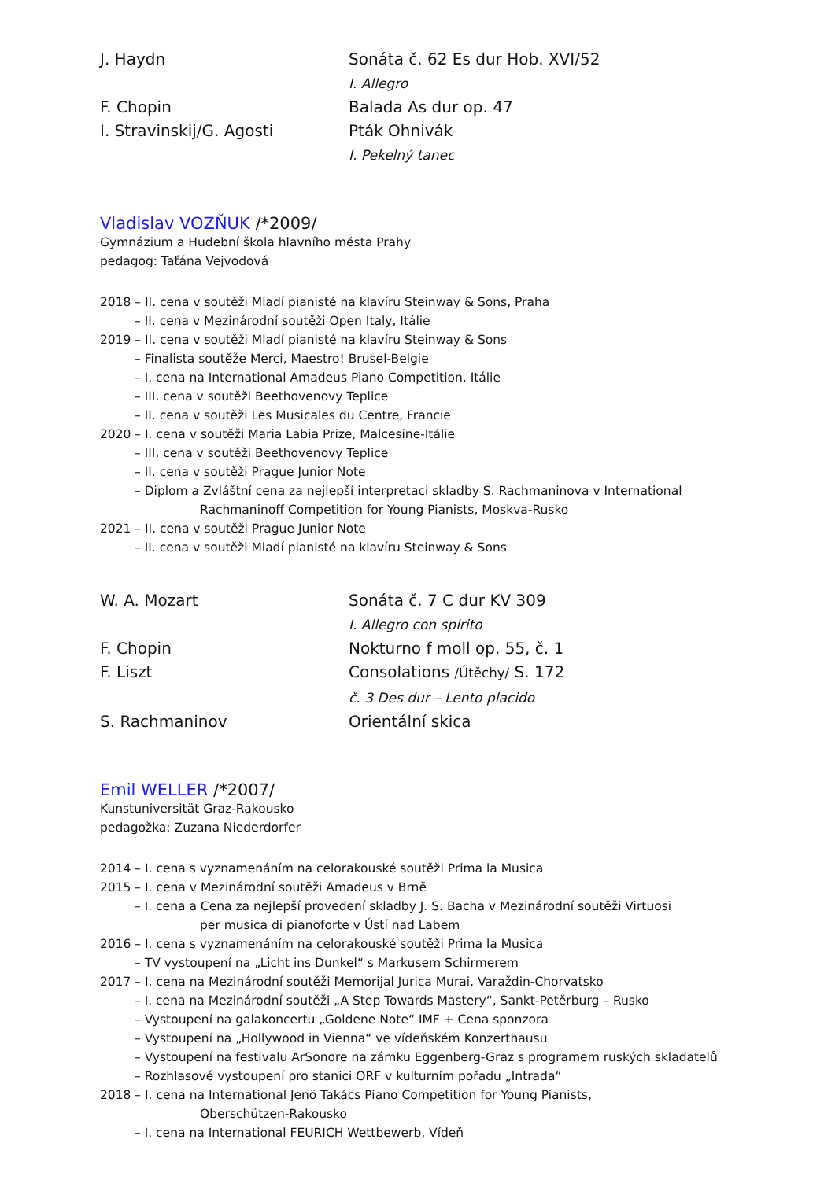J. Haydn
Sonáta č. 62 Es dur Hob. XVI/52
I. Allegro
F. Chopin
Balada As dur op. 47
I. Stravinskij/G. Agosti
Pták Ohnivák
I. Pekelný tanec
Vladislav VOZŇUK /*2009/
Gymnázium a Hudební škola hlavního města Prahy
pedagog: Taťána Vejvodová
2018 – II. cena v soutěži Mladí pianisté na klavíru Steinway & Sons, Praha
– II. cena v Mezinárodní soutěži Open Italy, Itálie
2019 – II. cena v soutěži Mladí pianisté na klavíru Steinway & Sons
– Finalista soutěže Merci, Maestro! Brusel-Belgie
– I. cena na International Amadeus Piano Competition, Itálie
– III. cena v soutěži Beethovenovy Teplice
– II. cena v soutěži Les Musicales du Centre, Francie
2020 – I. cena v soutěži Maria Labia Prize, Malcesine-Itálie
– III. cena v soutěži Beethovenovy Teplice
– II. cena v soutěži Prague Junior Note
– Diplom a Zvláštní cena za nejlepší interpretaci skladby S. Rachmaninova v International
Rachmaninoff Competition for Young Pianists, Moskva-Rusko
2021 – II. cena v soutěži Prague Junior Note
– II. cena v soutěži Mladí pianisté na klavíru Steinway & Sons
W. A. Mozart
Sonáta č. 7 C dur KV 309
I. Allegro con spirito
F. Chopin
Nokturno f moll op. 55, č. 1
F. Liszt
Consolations /Útěchy/ S. 172
č. 3 Des dur – Lento placido
S. Rachmaninov
Orientální skica
Emil WELLER /*2007/
Kunstuniversität Graz-Rakousko
pedagožka: Zuzana Niederdorfer
2014 – I. cena s vyznamenáním na celorakouské soutěži Prima la Musica
2015 – I. cena v Mezinárodní soutěži Amadeus v Brně
– I. cena a Cena za nejlepší provedení skladby J. S. Bacha v Mezinárodní soutěži Virtuosi
per musica di pianoforte v Ústí nad Labem
2016 – I. cena s vyznamenáním na celorakouské soutěži Prima la Musica
– TV vystoupení na „Licht ins Dunkel“ s Markusem Schirmerem
2017 – I. cena na Mezinárodní soutěži Memorijal Jurica Murai, Varaždin-Chorvatsko
– I. cena na Mezinárodní soutěži „A Step Towards Mastery“, Sankt-Petěrburg – Rusko
– Vystoupení na galakoncertu „Goldene Note“ IMF + Cena sponzora
– Vystoupení na „Hollywood in Vienna“ ve vídeňském Konzerthausu
– Vystoupení na festivalu ArSonore na zámku Eggenberg-Graz s programem ruských skladatelů
– Rozhlasové vystoupení pro stanici ORF v kulturním pořadu „Intrada“
2018 – I. cena na International Jenö Takács Piano Competition for Young Pianists,
Oberschützen-Rakousko
– I. cena na International FEURICH Wettbewerb, Vídeň